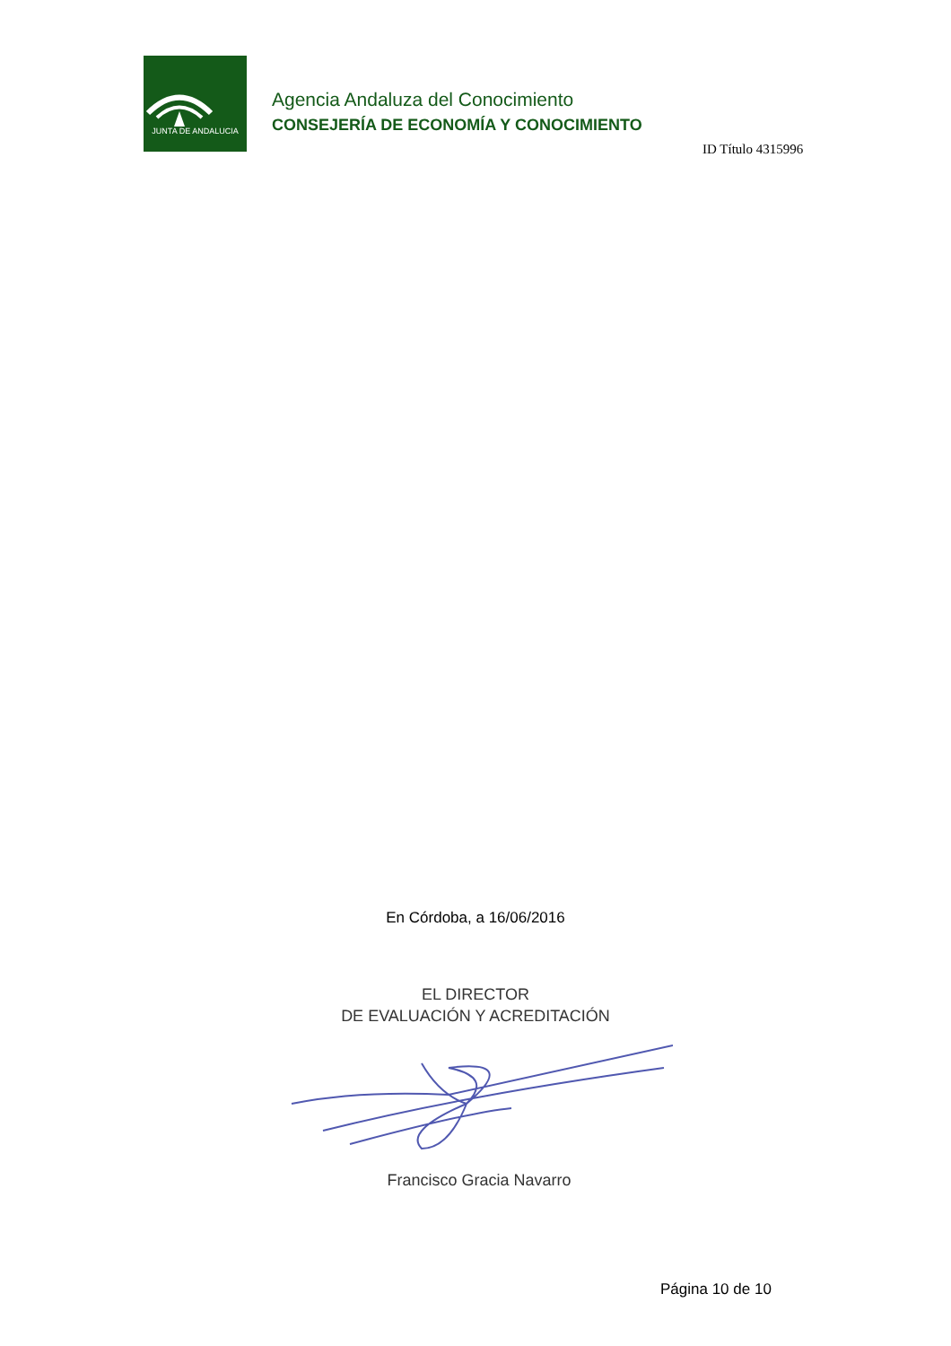JUNTA DE ANDALUCIA
Agencia Andaluza del Conocimiento
CONSEJERÍA DE ECONOMÍA Y CONOCIMIENTO
ID Título 4315996
En Córdoba, a 16/06/2016
EL DIRECTOR
DE EVALUACIÓN Y ACREDITACIÓN
Francisco Gracia Navarro
Página 10 de 10